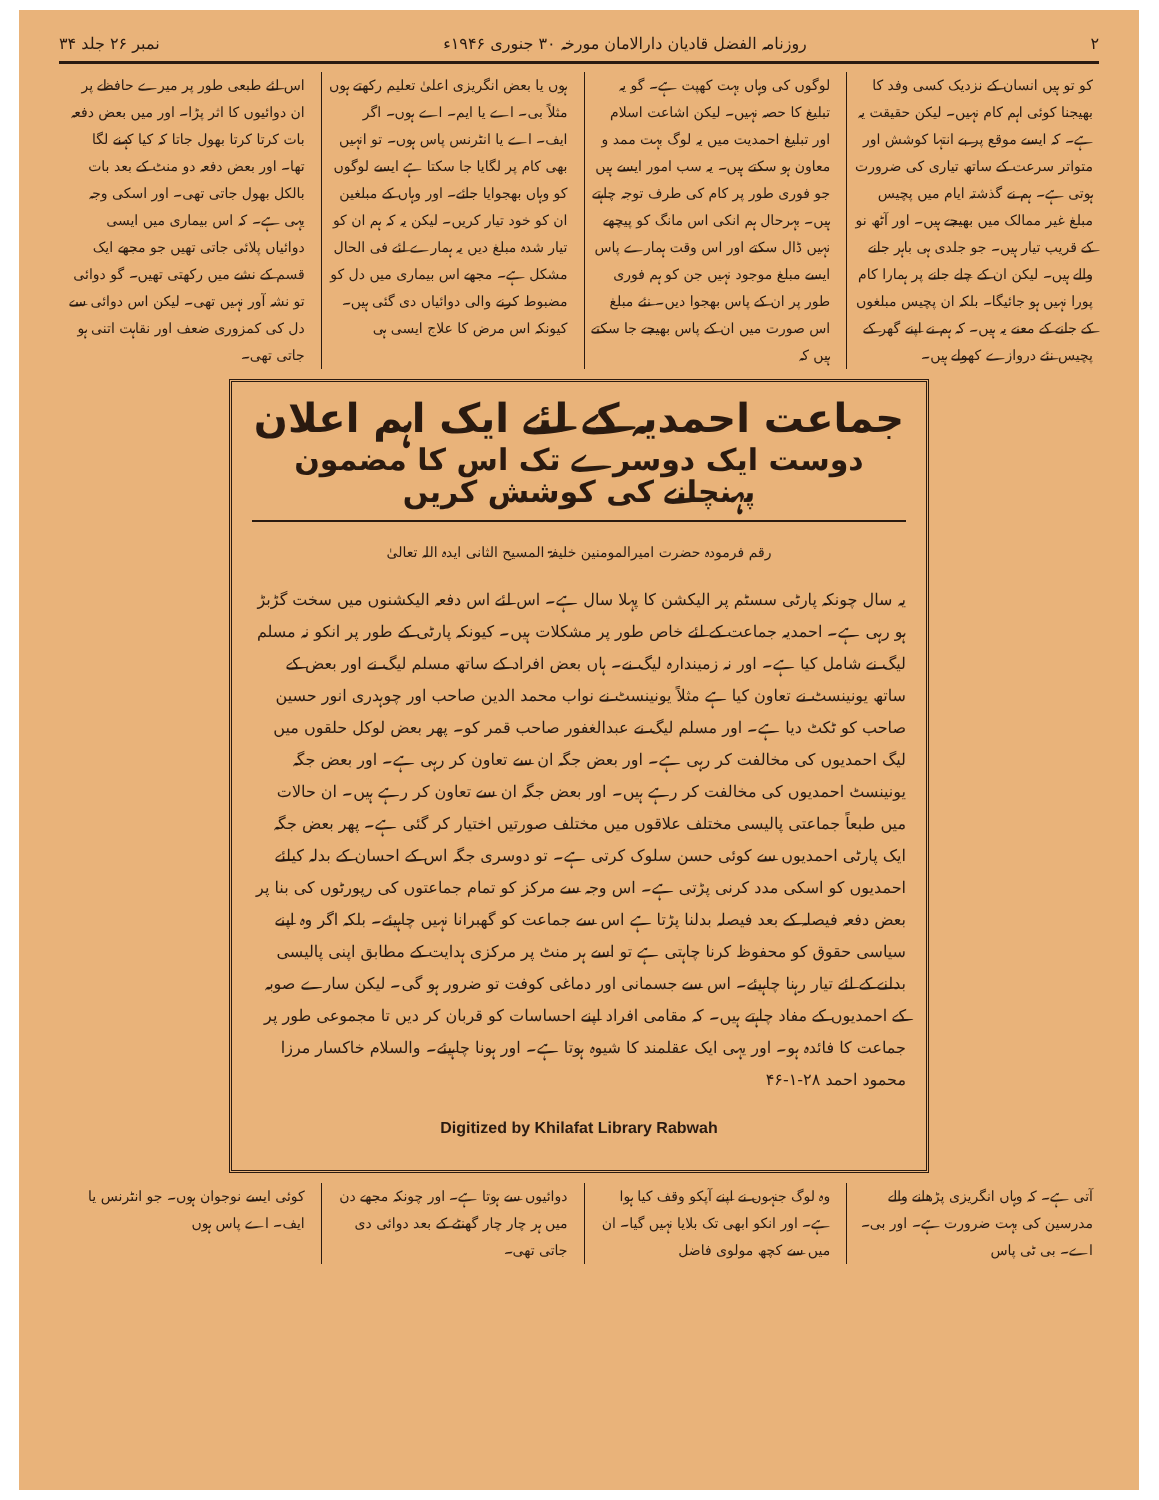۲ روزنامہ الفضل قادیان دارالامان مورخہ ۳۰ جنوری ۱۹۴۶ء نمبر ۲۶ جلد ۳۴
کو تو ہیں انسان کے نزدیک کسی وفد کا بھیجنا کوئی اہم کام نہیں۔ لیکن حقیقت یہ ہے۔ کہ ایسے موقع پر بے انتہا کوشش اور متواتر سرعت کے ساتھ تیاری کی ضرورت ہوتی ہے۔ ہم نے گذشتہ ایام میں پچیس مبلغ غیر ممالک میں بھیجے ہیں۔ اور آٹھ نو کے قریب تیار ہیں۔ جو جلدی ہی باہر جانے والے ہیں۔ لیکن ان کے چلے جانے پر ہمارا کام پورا نہیں ہو جائیگا۔ بلکہ ان پچیس مبلغوں کے جانے کے معنے یہ ہیں۔ کہ ہم نے اپنے گھر کے پچیس نئے دروازے کھولے ہیں۔
لوگوں کی وہاں بہت کھپت ہے۔ گو یہ تبلیغ کا حصہ نہیں۔ لیکن اشاعت اسلام اور تبلیغ احمدیت میں یہ لوگ بہت ممد و معاون ہو سکتے ہیں۔ یہ سب امور ایسے ہیں جو فوری طور پر کام کی طرف توجہ چاہتے ہیں۔ بہرحال ہم انکی اس مانگ کو پیچھے نہیں ڈال سکتے اور اس وقت ہمارے پاس ایسے مبلغ موجود نہیں جن کو ہم فوری طور پر ان کے پاس بھجوا دیں۔ نئے مبلغ اس صورت میں ان کے پاس بھیجے جا سکتے ہیں کہ
ہوں یا بعض انگریزی اعلیٰ تعلیم رکھتے ہوں مثلاً بی۔ اے یا ایم۔ اے ہوں۔ اگر ایف۔ اے یا انٹرنس پاس ہوں۔ تو انہیں بھی کام پر لگایا جا سکتا ہے ایسے لوگوں کو وہاں بھجوایا جائے۔ اور وہاں کے مبلغین ان کو خود تیار کریں۔ لیکن یہ کہ ہم ان کو تیار شدہ مبلغ دیں یہ ہمارے لئے فی الحال مشکل ہے۔ مجھے اس بیماری میں دل کو مضبوط کرنے والی دوائیاں دی گئی ہیں۔ کیونکہ اس مرض کا علاج ایسی ہی
اس لئے طبعی طور پر میرے حافظے پر ان دوائیوں کا اثر پڑا۔ اور میں بعض دفعہ بات کرتا کرتا بھول جاتا کہ کیا کہنے لگا تھا۔ اور بعض دفعہ دو منٹ کے بعد بات بالکل بھول جاتی تھی۔ اور اسکی وجہ یہی ہے۔ کہ اس بیماری میں ایسی دوائیاں پلائی جاتی تھیں جو مجھے ایک قسم کے نشے میں رکھتی تھیں۔ گو دوائی تو نشہ آور نہیں تھی۔ لیکن اس دوائی سے دل کی کمزوری ضعف اور نقاہت اتنی ہو جاتی تھی۔
جماعت احمدیہ کے لئے ایک اہم اعلان
دوست ایک دوسرے تک اس کا مضمون پہنچانے کی کوشش کریں
رقم فرمودہ حضرت امیرالمومنین خلیفۃ المسیح الثانی ایدہ اللہ تعالیٰ
یہ سال چونکہ پارٹی سسٹم پر الیکشن کا پہلا سال ہے۔ اس لئے اس دفعہ الیکشنوں میں سخت گڑبڑ ہو رہی ہے۔ احمدیہ جماعت کے لئے خاص طور پر مشکلات ہیں۔ کیونکہ پارٹی کے طور پر انکو نہ مسلم لیگ نے شامل کیا ہے۔ اور نہ زمیندارہ لیگ نے۔ ہاں بعض افراد کے ساتھ مسلم لیگ نے اور بعض کے ساتھ یونینسٹ نے تعاون کیا ہے مثلاً یونینسٹ نے نواب محمد الدین صاحب اور چوہدری انور حسین صاحب کو ٹکٹ دیا ہے۔ اور مسلم لیگ نے عبدالغفور صاحب قمر کو۔ پھر بعض لوکل حلقوں میں لیگ احمدیوں کی مخالفت کر رہی ہے۔ اور بعض جگہ ان سے تعاون کر رہی ہے۔ اور بعض جگہ یونینسٹ احمدیوں کی مخالفت کر رہے ہیں۔ اور بعض جگہ ان سے تعاون کر رہے ہیں۔ ان حالات میں طبعاً جماعتی پالیسی مختلف علاقوں میں مختلف صورتیں اختیار کر گئی ہے۔ پھر بعض جگہ ایک پارٹی احمدیوں سے کوئی حسن سلوک کرتی ہے۔ تو دوسری جگہ اس کے احسان کے بدلہ کیلئے احمدیوں کو اسکی مدد کرنی پڑتی ہے۔ اس وجہ سے مرکز کو تمام جماعتوں کی رپورٹوں کی بنا پر بعض دفعہ فیصلہ کے بعد فیصلہ بدلنا پڑتا ہے اس سے جماعت کو گھبرانا نہیں چاہیئے۔ بلکہ اگر وہ اپنے سیاسی حقوق کو محفوظ کرنا چاہتی ہے تو اسے ہر منٹ پر مرکزی ہدایت کے مطابق اپنی پالیسی بدلنے کے لئے تیار رہنا چاہیئے۔ اس سے جسمانی اور دماغی کوفت تو ضرور ہو گی۔ لیکن سارے صوبہ کے احمدیوں کے مفاد چاہتے ہیں۔ کہ مقامی افراد اپنے احساسات کو قربان کر دیں تا مجموعی طور پر جماعت کا فائدہ ہو۔ اور یہی ایک عقلمند کا شیوہ ہوتا ہے۔ اور ہونا چاہیئے۔ والسلام خاکسار مرزا محمود احمد ۲۸-۱-۴۶
Digitized by Khilafat Library Rabwah
آتی ہے۔ کہ وہاں انگریزی پڑھانے والے مدرسین کی بہت ضرورت ہے۔ اور بی۔ اے۔ بی ٹی پاس
وہ لوگ جنہوں نے اپنے آپکو وقف کیا ہوا ہے۔ اور انکو ابھی تک بلایا نہیں گیا۔ ان میں سے کچھ مولوی فاضل
دوائیوں سے ہوتا ہے۔ اور چونکہ مجھے دن میں ہر چار چار گھنٹے کے بعد دوائی دی جاتی تھی۔
کوئی ایسے نوجوان ہوں۔ جو انٹرنس یا ایف۔ اے پاس ہوں